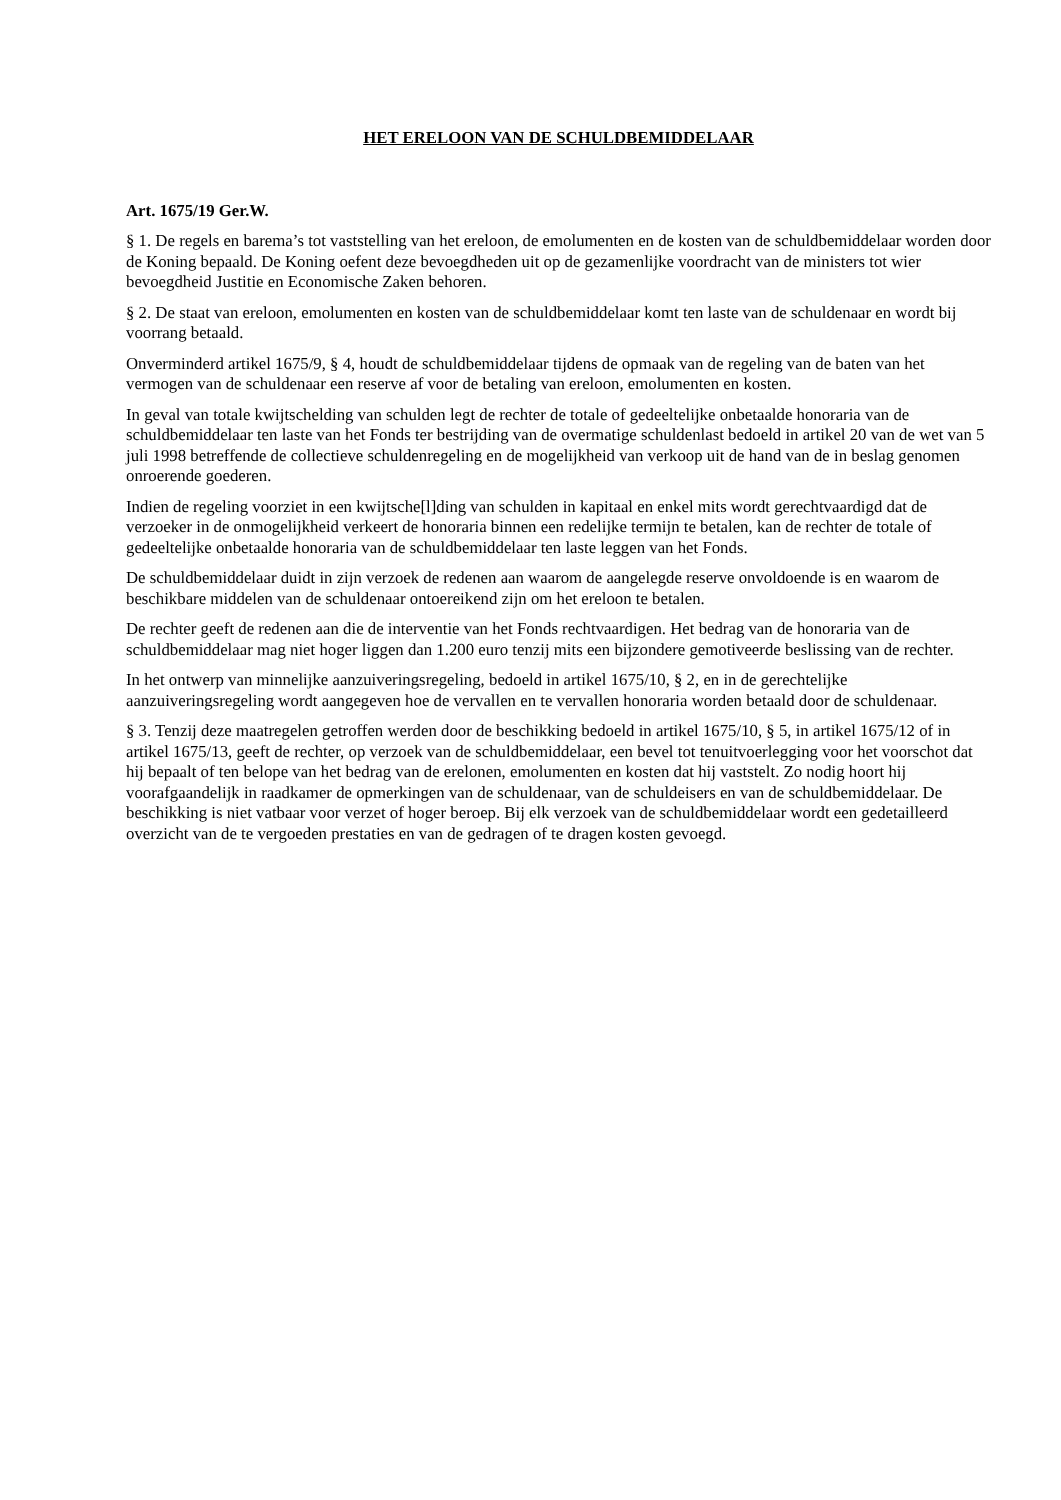HET ERELOON VAN DE SCHULDBEMIDDELAAR
Art. 1675/19 Ger.W.
§ 1. De regels en barema’s tot vaststelling van het ereloon, de emolumenten en de kosten van de schuldbemiddelaar worden door de Koning bepaald. De Koning oefent deze bevoegdheden uit op de gezamenlijke voordracht van de ministers tot wier bevoegdheid Justitie en Economische Zaken behoren.
§ 2. De staat van ereloon, emolumenten en kosten van de schuldbemiddelaar komt ten laste van de schuldenaar en wordt bij voorrang betaald.
Onverminderd artikel 1675/9, § 4, houdt de schuldbemiddelaar tijdens de opmaak van de regeling van de baten van het vermogen van de schuldenaar een reserve af voor de betaling van ereloon, emolumenten en kosten.
In geval van totale kwijtschelding van schulden legt de rechter de totale of gedeeltelijke onbetaalde honoraria van de schuldbemiddelaar ten laste van het Fonds ter bestrijding van de overmatige schuldenlast bedoeld in artikel 20 van de wet van 5 juli 1998 betreffende de collectieve schuldenregeling en de mogelijkheid van verkoop uit de hand van de in beslag genomen onroerende goederen.
Indien de regeling voorziet in een kwijtsche[l]ding van schulden in kapitaal en enkel mits wordt gerechtvaardigd dat de verzoeker in de onmogelijkheid verkeert de honoraria binnen een redelijke termijn te betalen, kan de rechter de totale of gedeeltelijke onbetaalde honoraria van de schuldbemiddelaar ten laste leggen van het Fonds.
De schuldbemiddelaar duidt in zijn verzoek de redenen aan waarom de aangelegde reserve onvoldoende is en waarom de beschikbare middelen van de schuldenaar ontoereikend zijn om het ereloon te betalen.
De rechter geeft de redenen aan die de interventie van het Fonds rechtvaardigen. Het bedrag van de honoraria van de schuldbemiddelaar mag niet hoger liggen dan 1.200 euro tenzij mits een bijzondere gemotiveerde beslissing van de rechter.
In het ontwerp van minnelijke aanzuiveringsregeling, bedoeld in artikel 1675/10, § 2, en in de gerechtelijke aanzuiveringsregeling wordt aangegeven hoe de vervallen en te vervallen honoraria worden betaald door de schuldenaar.
§ 3. Tenzij deze maatregelen getroffen werden door de beschikking bedoeld in artikel 1675/10, § 5, in artikel 1675/12 of in artikel 1675/13, geeft de rechter, op verzoek van de schuldbemiddelaar, een bevel tot tenuitvoerlegging voor het voorschot dat hij bepaalt of ten belope van het bedrag van de erelonen, emolumenten en kosten dat hij vaststelt. Zo nodig hoort hij voorafgaandelijk in raadkamer de opmerkingen van de schuldenaar, van de schuldeisers en van de schuldbemiddelaar. De beschikking is niet vatbaar voor verzet of hoger beroep. Bij elk verzoek van de schuldbemiddelaar wordt een gedetailleerd overzicht van de te vergoeden prestaties en van de gedragen of te dragen kosten gevoegd.